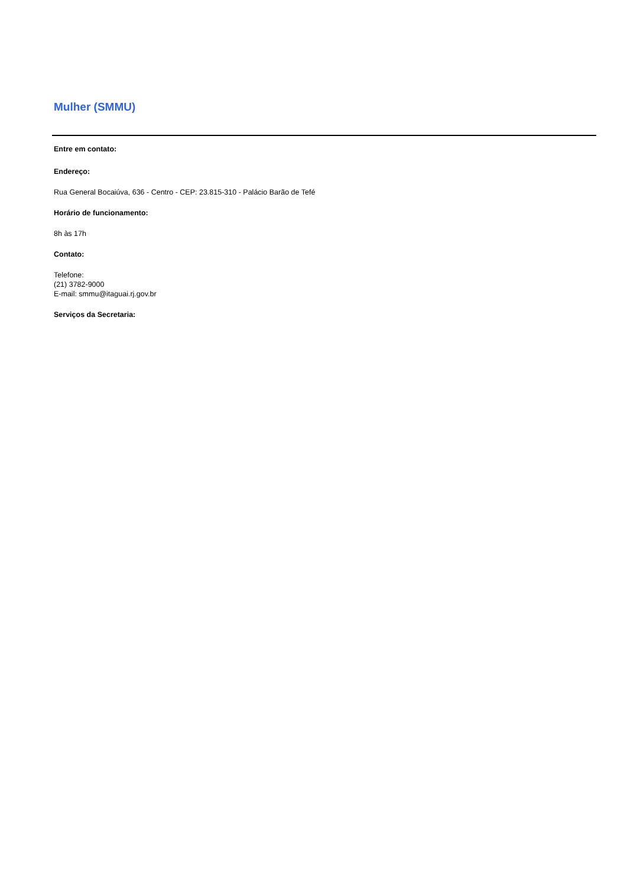Mulher (SMMU)
Entre em contato:
Endereço:
Rua General Bocaiúva, 636 - Centro - CEP: 23.815-310 - Palácio Barão de Tefé
Horário de funcionamento:
8h às 17h
Contato:
Telefone:
(21) 3782-9000
E-mail: smmu@itaguai.rj.gov.br
Serviços da Secretaria: